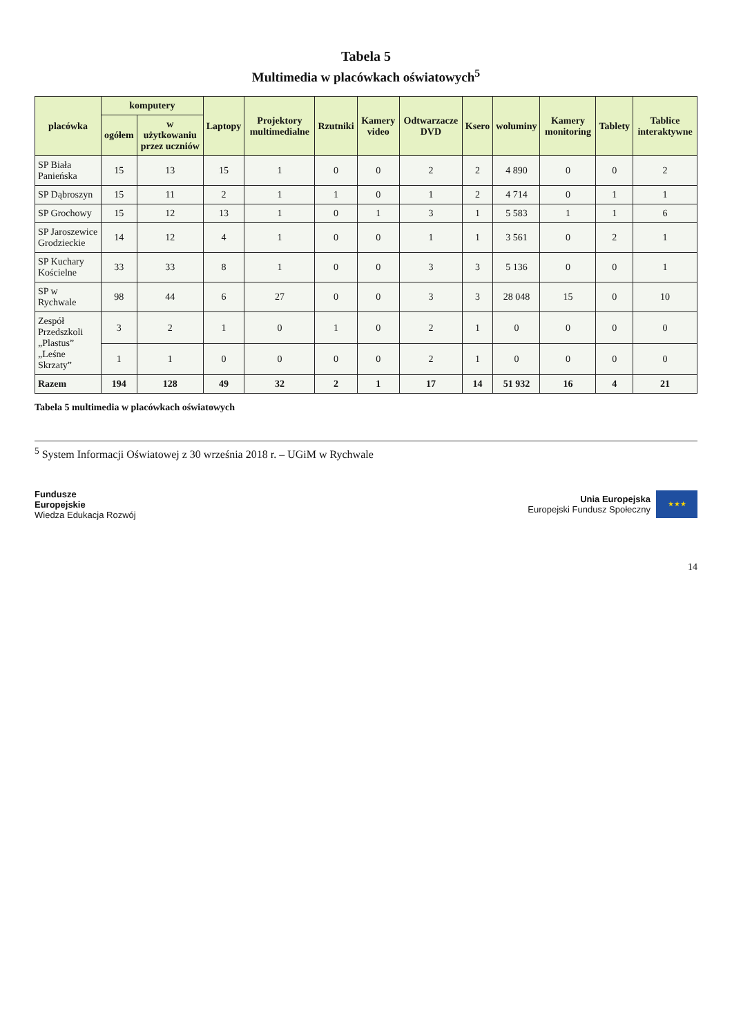Tabela 5
Multimedia w placówkach oświatowych<sup>5</sup>
| placówka | komputery | | Laptopy | Projektory multimedialne | Rzutniki | Kamery video | Odtwarzacze DVD | Ksero | woluminy | Kamery monitoring | Tablety | Tablice interaktywne |
| --- | --- | --- | --- | --- | --- | --- | --- | --- | --- | --- | --- | --- |
| | ogółem | w użytkowaniu przez uczniów | | | | | | | | | | |
| SP Biała Panieńska | 15 | 13 | 15 | 1 | 0 | 0 | 2 | 2 | 4 890 | 0 | 0 | 2 |
| SP Dąbroszyn | 15 | 11 | 2 | 1 | 1 | 0 | 1 | 2 | 4 714 | 0 | 1 | 1 |
| SP Grochowy | 15 | 12 | 13 | 1 | 0 | 1 | 3 | 1 | 5 583 | 1 | 1 | 6 |
| SP Jaroszewice Grodzieckie | 14 | 12 | 4 | 1 | 0 | 0 | 1 | 1 | 3 561 | 0 | 2 | 1 |
| SP Kuchary Kościelne | 33 | 33 | 8 | 1 | 0 | 0 | 3 | 3 | 5 136 | 0 | 0 | 1 |
| SP w Rychwale | 98 | 44 | 6 | 27 | 0 | 0 | 3 | 3 | 28 048 | 15 | 0 | 10 |
| Zespół Przedszkoli „Plastus” „Leśne Skrzaty” | 3 | 2 | 1 | 0 | 1 | 0 | 2 | 1 | 0 | 0 | 0 | 0 |
| | 1 | 1 | 0 | 0 | 0 | 0 | 2 | 1 | 0 | 0 | 0 | 0 |
| Razem | 194 | 128 | 49 | 32 | 2 | 1 | 17 | 14 | 51 932 | 16 | 4 | 21 |
Tabela 5 multimedia w placówkach oświatowych
<sup>5</sup> System Informacji Oświatowej z 30 września 2018 r. – UGiM w Rychwale
Fundusze
Europejskie
Wiedza Edukacja Rozwój
Unia Europejska
Europejski Fundusz Społeczny
★★★
14